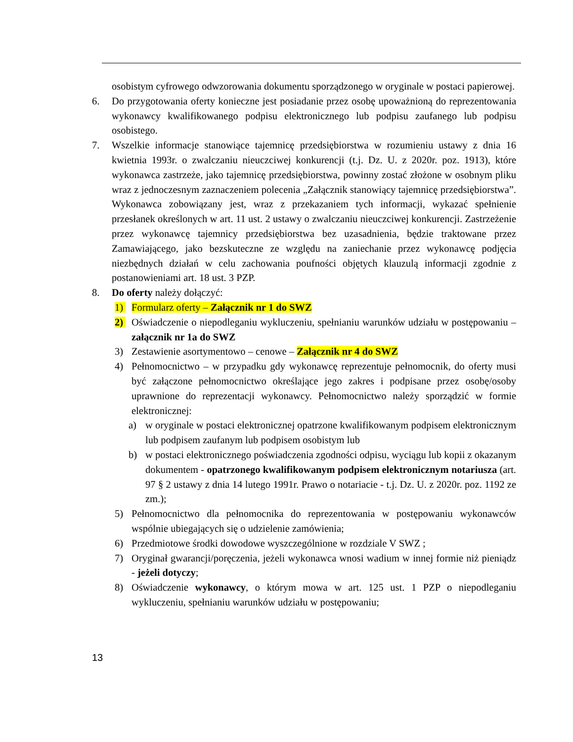osobistym cyfrowego odwzorowania dokumentu sporządzonego w oryginale w postaci papierowej.
6. Do przygotowania oferty konieczne jest posiadanie przez osobę upoważnioną do reprezentowania wykonawcy kwalifikowanego podpisu elektronicznego lub podpisu zaufanego lub podpisu osobistego.
7. Wszelkie informacje stanowiące tajemnicę przedsiębiorstwa w rozumieniu ustawy z dnia 16 kwietnia 1993r. o zwalczaniu nieuczciwej konkurencji (t.j. Dz. U. z 2020r. poz. 1913), które wykonawca zastrzeże, jako tajemnicę przedsiębiorstwa, powinny zostać złożone w osobnym pliku wraz z jednoczesnym zaznaczeniem polecenia „Załącznik stanowiący tajemnicę przedsiębiorstwa”. Wykonawca zobowiązany jest, wraz z przekazaniem tych informacji, wykazać spełnienie przesłanek określonych w art. 11 ust. 2 ustawy o zwalczaniu nieuczciwej konkurencji. Zastrzeżenie przez wykonawcę tajemnicy przedsiębiorstwa bez uzasadnienia, będzie traktowane przez Zamawiającego, jako bezskuteczne ze względu na zaniechanie przez wykonawcę podjęcia niezbędnych działań w celu zachowania poufności objętych klauzulą informacji zgodnie z postanowieniami art. 18 ust. 3 PZP.
8. Do oferty należy dołączyć:
1) Formularz oferty – Załącznik nr 1 do SWZ
2) Oświadczenie o niepodleganiu wykluczeniu, spełnianiu warunków udziału w postępowaniu – załącznik nr 1a do SWZ
3) Zestawienie asortymentowo – cenowe – Załącznik nr 4 do SWZ
4) Pełnomocnictwo – w przypadku gdy wykonawcę reprezentuje pełnomocnik, do oferty musi być załączone pełnomocnictwo określające jego zakres i podpisane przez osobę/osoby uprawnione do reprezentacji wykonawcy. Pełnomocnictwo należy sporządzić w formie elektronicznej:
a) w oryginale w postaci elektronicznej opatrzone kwalifikowanym podpisem elektronicznym lub podpisem zaufanym lub podpisem osobistym lub
b) w postaci elektronicznego poświadczenia zgodności odpisu, wyciągu lub kopii z okazanym dokumentem - opatrzonego kwalifikowanym podpisem elektronicznym notariusza (art. 97 § 2 ustawy z dnia 14 lutego 1991r. Prawo o notariacie - t.j. Dz. U. z 2020r. poz. 1192 ze zm.);
5) Pełnomocnictwo dla pełnomocnika do reprezentowania w postępowaniu wykonawców wspólnie ubiegających się o udzielenie zamówienia;
6) Przedmiotowe środki dowodowe wyszczególnione w rozdziale V SWZ ;
7) Oryginał gwarancji/poręczenia, jeżeli wykonawca wnosi wadium w innej formie niż pieniądz - jeżeli dotyczy;
8) Oświadczenie wykonawcy, o którym mowa w art. 125 ust. 1 PZP o niepodleganiu wykluczeniu, spełnianiu warunków udziału w postępowaniu;
13